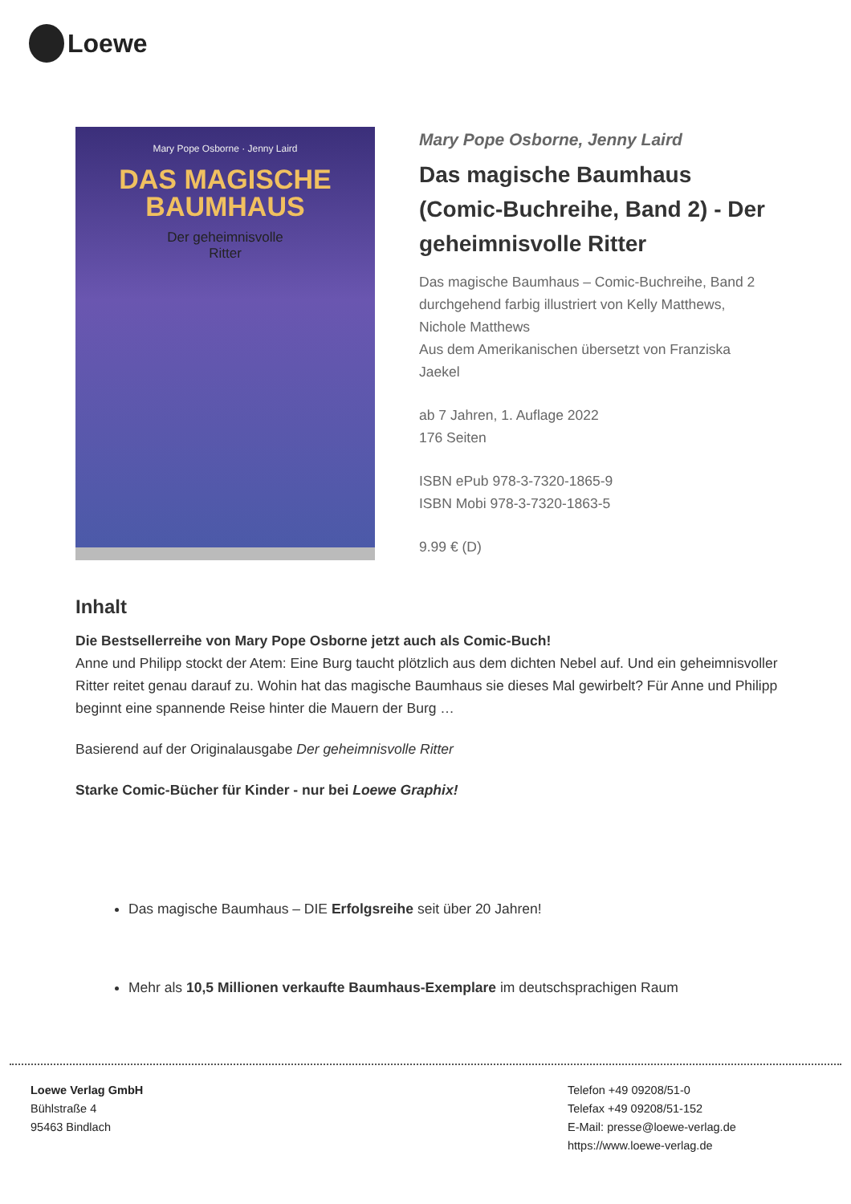Loewe
Mary Pope Osborne · Jenny Laird
DAS MAGISCHE
BAUMHAUS
Der geheimnisvolle
Ritter
Mary Pope Osborne, Jenny Laird
Das magische Baumhaus (Comic-Buchreihe, Band 2) - Der geheimnisvolle Ritter
Das magische Baumhaus – Comic-Buchreihe, Band 2
durchgehend farbig illustriert von Kelly Matthews, Nichole Matthews
Aus dem Amerikanischen übersetzt von Franziska Jaekel
ab 7 Jahren, 1. Auflage 2022
176 Seiten
ISBN ePub 978-3-7320-1865-9
ISBN Mobi 978-3-7320-1863-5
9.99 € (D)
Inhalt
Die Bestsellerreihe von Mary Pope Osborne jetzt auch als Comic-Buch!
Anne und Philipp stockt der Atem: Eine Burg taucht plötzlich aus dem dichten Nebel auf. Und ein geheimnisvoller Ritter reitet genau darauf zu. Wohin hat das magische Baumhaus sie dieses Mal gewirbelt? Für Anne und Philipp beginnt eine spannende Reise hinter die Mauern der Burg …
Basierend auf der Originalausgabe Der geheimnisvolle Ritter
Starke Comic-Bücher für Kinder - nur bei Loewe Graphix!
Das magische Baumhaus – DIE Erfolgsreihe seit über 20 Jahren!
Mehr als 10,5 Millionen verkaufte Baumhaus-Exemplare im deutschsprachigen Raum
Loewe Verlag GmbH
Bühlstraße 4
95463 Bindlach
Telefon +49 09208/51-0
Telefax +49 09208/51-152
E-Mail: presse@loewe-verlag.de
https://www.loewe-verlag.de